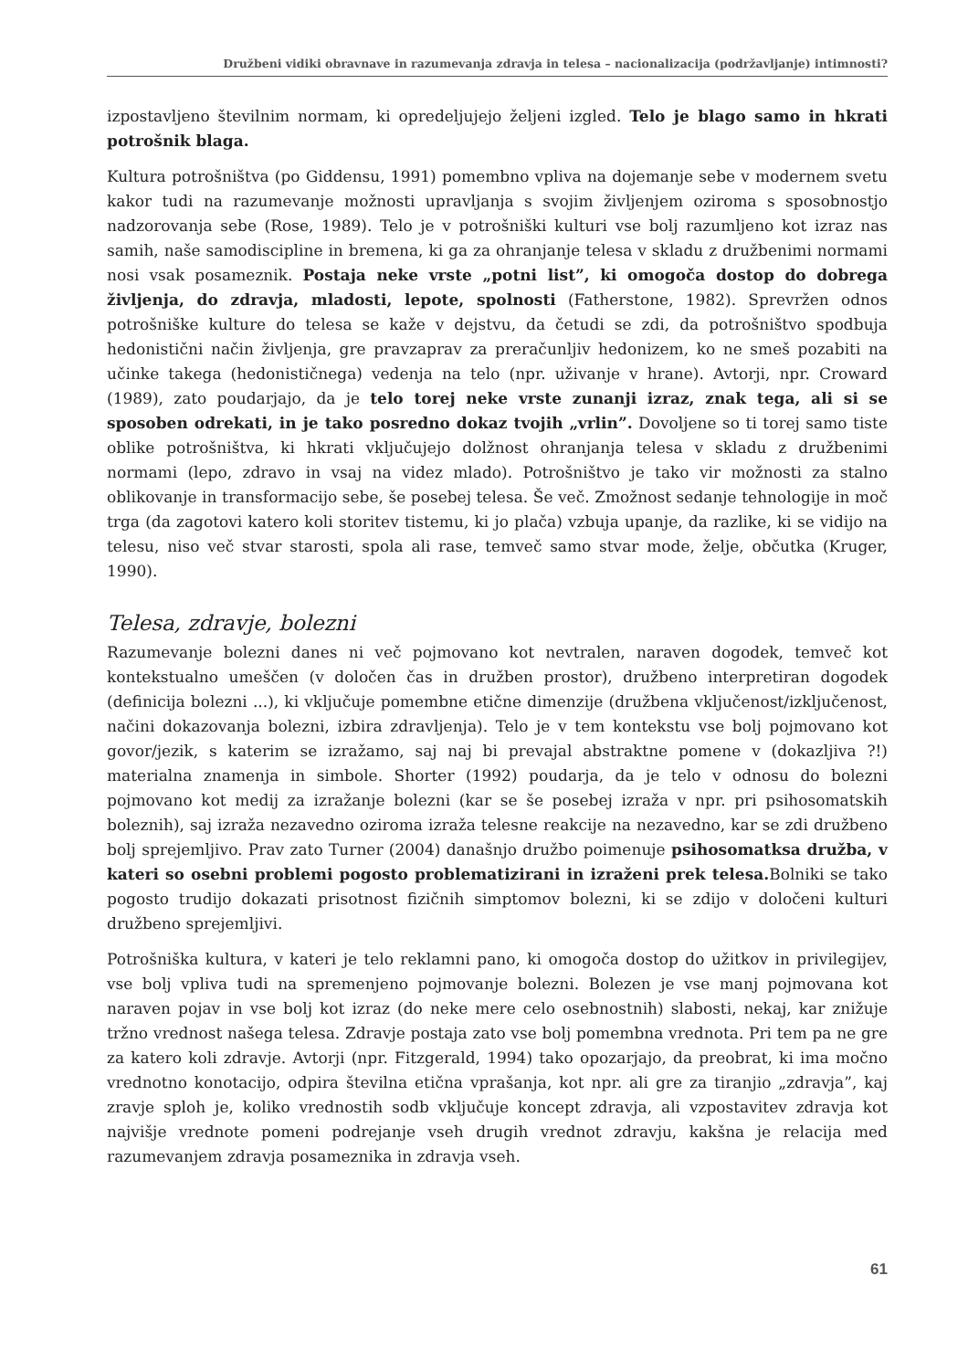Družbeni vidiki obravnave in razumevanja zdravja in telesa – nacionalizacija (podržavljanje) intimnosti?
izpostavljeno številnim normam, ki opredeljujejo željeni izgled. Telo je blago samo in hkrati potrošnik blaga.
Kultura potrošništva (po Giddensu, 1991) pomembno vpliva na dojemanje sebe v modernem svetu kakor tudi na razumevanje možnosti upravljanja s svojim življenjem oziroma s sposobnostjo nadzorovanja sebe (Rose, 1989). Telo je v potrošniški kulturi vse bolj razumljeno kot izraz nas samih, naše samodiscipline in bremena, ki ga za ohranjanje telesa v skladu z družbenimi normami nosi vsak posameznik. Postaja neke vrste „potni list”, ki omogoča dostop do dobrega življenja, do zdravja, mladosti, lepote, spolnosti (Fatherstone, 1982). Sprevržen odnos potrošniške kulture do telesa se kaže v dejstvu, da četudi se zdi, da potrošništvo spodbuja hedonistični način življenja, gre pravzaprav za preračunljiv hedonizem, ko ne smeš pozabiti na učinke takega (hedonističnega) vedenja na telo (npr. uživanje v hrane). Avtorji, npr. Croward (1989), zato poudarjajo, da je telo torej neke vrste zunanji izraz, znak tega, ali si se sposoben odrekati, in je tako posredno dokaz tvojih „vrlin”. Dovoljene so ti torej samo tiste oblike potrošništva, ki hkrati vključujejo dolžnost ohranjanja telesa v skladu z družbenimi normami (lepo, zdravo in vsaj na videz mlado). Potrošništvo je tako vir možnosti za stalno oblikovanje in transformacijo sebe, še posebej telesa. Še več. Zmožnost sedanje tehnologije in moč trga (da zagotovi katero koli storitev tistemu, ki jo plača) vzbuja upanje, da razlike, ki se vidijo na telesu, niso več stvar starosti, spola ali rase, temveč samo stvar mode, želje, občutka (Kruger, 1990).
Telesa, zdravje, bolezni
Razumevanje bolezni danes ni več pojmovano kot nevtralen, naraven dogodek, temveč kot kontekstualno umeščen (v določen čas in družben prostor), družbeno interpretiran dogodek (definicija bolezni ...), ki vključuje pomembne etične dimenzije (družbena vključenost/izključenost, načini dokazovanja bolezni, izbira zdravljenja). Telo je v tem kontekstu vse bolj pojmovano kot govor/jezik, s katerim se izražamo, saj naj bi prevajal abstraktne pomene v (dokazljiva ?!) materialna znamenja in simbole. Shorter (1992) poudarja, da je telo v odnosu do bolezni pojmovano kot medij za izražanje bolezni (kar se še posebej izraža v npr. pri psihosomatskih boleznih), saj izraža nezavedno oziroma izraža telesne reakcije na nezavedno, kar se zdi družbeno bolj sprejemljivo. Prav zato Turner (2004) današnjo družbo poimenuje psihosomatksa družba, v kateri so osebni problemi pogosto problematizirani in izraženi prek telesa. Bolniki se tako pogosto trudijo dokazati prisotnost fizičnih simptomov bolezni, ki se zdijo v določeni kulturi družbeno sprejemljivi.
Potrošniška kultura, v kateri je telo reklamni pano, ki omogoča dostop do užitkov in privilegijev, vse bolj vpliva tudi na spremenjeno pojmovanje bolezni. Bolezen je vse manj pojmovana kot naraven pojav in vse bolj kot izraz (do neke mere celo osebnostnih) slabosti, nekaj, kar znižuje tržno vrednost našega telesa. Zdravje postaja zato vse bolj pomembna vrednota. Pri tem pa ne gre za katero koli zdravje. Avtorji (npr. Fitzgerald, 1994) tako opozarjajo, da preobrat, ki ima močno vrednotno konotacijo, odpira številna etična vprašanja, kot npr. ali gre za tiranjio „zdravja”, kaj zravje sploh je, koliko vrednostih sodb vključuje koncept zdravja, ali vzpostavitev zdravja kot najvišje vrednote pomeni podrejanje vseh drugih vrednot zdravju, kakšna je relacija med razumevanjem zdravja posameznika in zdravja vseh.
61